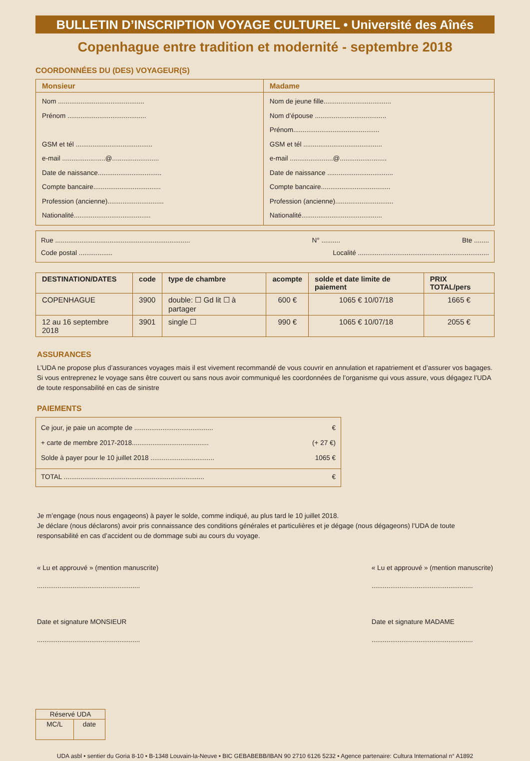BULLETIN D’INSCRIPTION VOYAGE CULTUREL • Université des Aînés
Copenhague entre tradition et modernité - septembre 2018
COORDONNÉES DU (DES) VOYAGEUR(S)
| Monsieur | Madame |
| Nom .............................................. Prénom .......................................... GSM et tél ......................................... e-mail .......................@......................... Date de naissance.................................. Compte bancaire.................................... Profession (ancienne).............................. Nationalité......................................... | Nom de jeune fille.................................... Nom d’épouse ...................................... Prénom.............................................. GSM et tél .......................................... e-mail .......................@......................... Date de naissance ................................... Compte bancaire..................................... Profession (ancienne)............................... Nationalité........................................... |
Rue ........................................................................ N° .......... Bte ........
Code postal .................. Localité ......................................................................
| DESTINATION/DATES | code | type de chambre | acompte | solde et date limite de paiement | PRIX TOTAL/pers |
| --- | --- | --- | --- | --- | --- |
| COPENHAGUE | 3900 | double: ☐ Gd lit ☐ à partager | 600 € | 1065 € 10/07/18 | 1665 € |
| 12 au 16 septembre 2018 | 3901 | single ☐ | 990 € | 1065 € 10/07/18 | 2055 € |
ASSURANCES
L’UDA ne propose plus d’assurances voyages mais il est vivement recommandé de vous couvrir en annulation et rapatriement et d’assurer vos bagages.
Si vous entreprenez le voyage sans être couvert ou sans nous avoir communiqué les coordonnées de l’organisme qui vous assure, vous dégagez l’UDA de toute responsabilité en cas de sinistre
PAIEMENTS
Ce jour, je paie un acompte de .......................................... €
+ carte de membre 2017-2018......................................... (+ 27 €)
Solde à payer pour le 10 juillet 2018 .................................. 1065 €
TOTAL ........................................................................... €
Je m’engage (nous nous engageons) à payer le solde, comme indiqué, au plus tard le 10 juillet 2018.
Je déclare (nous déclarons) avoir pris connaissance des conditions générales et particulières et je dégage (nous dégageons) l’UDA de toute responsabilité en cas d’accident ou de dommage subi au cours du voyage.
« Lu et approuvé » (mention manuscrite)
.......................................................
Date et signature MONSIEUR
.......................................................
« Lu et approuvé » (mention manuscrite)
......................................................
Date et signature MADAME
......................................................
| Réservé UDA | |
| MC/L | date |
UDA asbl • sentier du Goria 8-10 • B-1348 Louvain-la-Neuve • BIC GEBABEBB/IBAN 90 2710 6126 5232 • Agence partenaire: Cultura International n° A1892